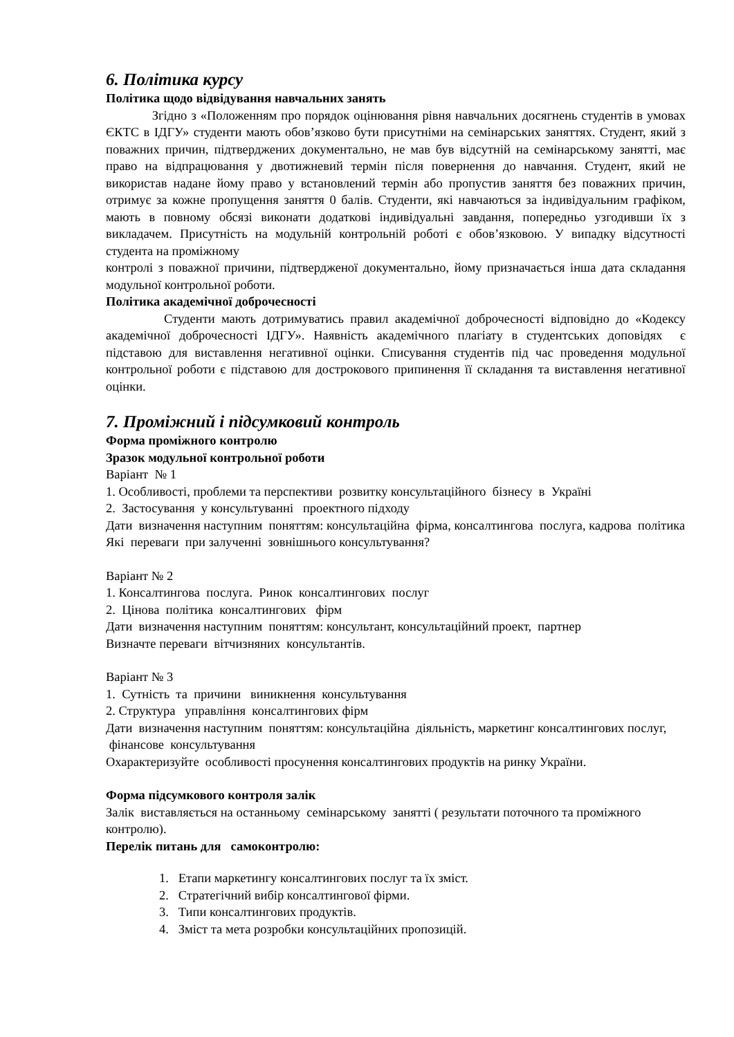6. Політика курсу
Політика щодо відвідування навчальних занять
Згідно з «Положенням про порядок оцінювання рівня навчальних досягнень студентів в умовах ЄКТС в ІДГУ» студенти мають обов’язково бути присутніми на семінарських заняттях. Студент, який з поважних причин, підтверджених документально, не мав був відсутній на семінарському занятті, має право на відпрацювання у двотижневий термін після повернення до навчання. Студент, який не використав надане йому право у встановлений термін або пропустив заняття без поважних причин, отримує за кожне пропущення заняття 0 балів. Студенти, які навчаються за індивідуальним графіком, мають в повному обсязі виконати додаткові індивідуальні завдання, попередньо узгодивши їх з викладачем. Присутність на модульній контрольній роботі є обов’язковою. У випадку відсутності студента на проміжному
контролі з поважної причини, підтвердженої документально, йому призначається інша дата складання модульної контрольної роботи.
Політика академічної доброчесності
Студенти мають дотримуватись правил академічної доброчесності відповідно до «Кодексу академічної доброчесності ІДГУ». Наявність академічного плагіату в студентських доповідях є підставою для виставлення негативної оцінки. Списування студентів під час проведення модульної контрольної роботи є підставою для дострокового припинення її складання та виставлення негативної оцінки.
7. Проміжний і підсумковий контроль
Форма проміжного контролю
Зразок модульної контрольної роботи
Варіант № 1
1. Особливості, проблеми та перспективи розвитку консультаційного бізнесу в Україні
2. Застосування у консультуванні проектного підходу
Дати визначення наступним поняттям: консультаційна фірма, консалтингова послуга, кадрова політика Які переваги при залученні зовнішнього консультування?
Варіант № 2
1. Консалтингова послуга. Ринок консалтингових послуг
2. Цінова політика консалтингових фірм
Дати визначення наступним поняттям: консультант, консультаційний проект, партнер
Визначте переваги вітчизняних консультантів.
Варіант № 3
1. Сутність та причини виникнення консультування
2. Структура управління консалтингових фірм
Дати визначення наступним поняттям: консультаційна діяльність, маркетинг консалтингових послуг, фінансове консультування
Охарактеризуйте особливості просунення консалтингових продуктів на ринку України.
Форма підсумкового контроля залік
Залік виставляється на останньому семінарському занятті ( результати поточного та проміжного контролю).
Перелік питань для самоконтролю:
1. Етапи маркетингу консалтингових послуг та їх зміст.
2. Стратегічний вибір консалтингової фірми.
3. Типи консалтингових продуктів.
4. Зміст та мета розробки консультаційних пропозицій.